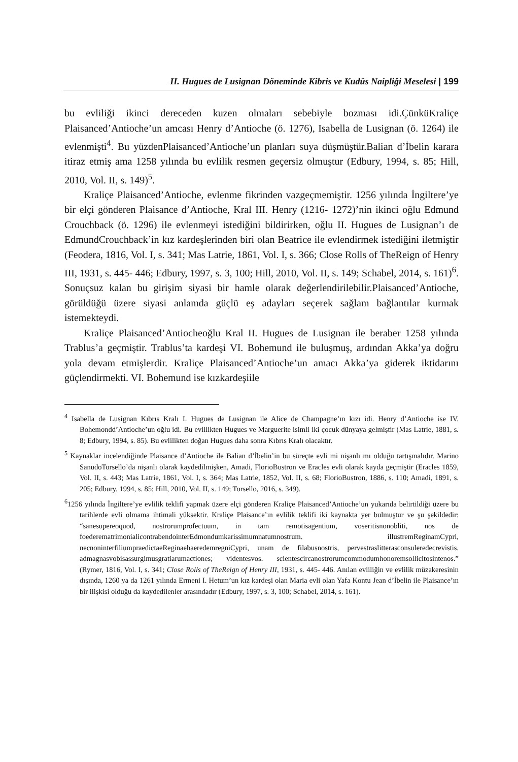II. Hugues de Lusignan Döneminde Kibris ve Kudüs Naipliği Meselesi | 199
bu evliliği ikinci dereceden kuzen olmaları sebebiyle bozması idi.ÇünküKraliçe Plaisanced’Antioche’un amcası Henry d’Antioche (ö. 1276), Isabella de Lusignan (ö. 1264) ile evlenmişti<sup>4</sup>. Bu yüzdenPlaisanced’Antioche’un planları suya düşmüştür.Balian d’İbelin karara itiraz etmiş ama 1258 yılında bu evlilik resmen geçersiz olmuştur (Edbury, 1994, s. 85; Hill, 2010, Vol. II, s. 149)<sup>5</sup>.
Kraliçe Plaisanced’Antioche, evlenme fikrinden vazgeçmemiştir. 1256 yılında İngiltere’ye bir elçi gönderen Plaisance d’Antioche, Kral III. Henry (1216- 1272)’nin ikinci oğlu Edmund Crouchback (ö. 1296) ile evlenmeyi istediğini bildirirken, oğlu II. Hugues de Lusignan’ı de EdmundCrouchback’in kız kardeşlerinden biri olan Beatrice ile evlendirmek istediğini iletmiştir (Feodera, 1816, Vol. I, s. 341; Mas Latrie, 1861, Vol. I, s. 366; Close Rolls of TheReign of Henry III, 1931, s. 445- 446; Edbury, 1997, s. 3, 100; Hill, 2010, Vol. II, s. 149; Schabel, 2014, s. 161)<sup>6</sup>. Sonuçsuz kalan bu girişim siyasi bir hamle olarak değerlendirilebilir.Plaisanced’Antioche, görüldüğü üzere siyasi anlamda güçlü eş adayları seçerek sağlam bağlantılar kurmak istemekteydi.
Kraliçe Plaisanced’Antiocheoğlu Kral II. Hugues de Lusignan ile beraber 1258 yılında Trablus’a geçmiştir. Trablus’ta kardeşi VI. Bohemund ile buluşmuş, ardından Akka’ya doğru yola devam etmişlerdir. Kraliçe Plaisanced’Antioche’un amacı Akka’ya giderek iktidarını güçlendirmekti. VI. Bohemund ise kızkardeşiile
<sup>4</sup> Isabella de Lusignan Kıbrıs Kralı I. Hugues de Lusignan ile Alice de Champagne’ın kızı idi. Henry d’Antioche ise IV. Bohemondd’Antioche’un oğlu idi. Bu evlilikten Hugues ve Marguerite isimli iki çocuk dünyaya gelmiştir (Mas Latrie, 1881, s. 8; Edbury, 1994, s. 85). Bu evlilikten doğan Hugues daha sonra Kıbrıs Kralı olacaktır.
<sup>5</sup> Kaynaklar incelendiğinde Plaisance d’Antioche ile Balian d’İbelin’in bu süreçte evli mi nişanlı mı olduğu tartışmalıdır. Marino SanudoTorsello’da nişanlı olarak kaydedilmişken, Amadi, FlorioBustron ve Eracles evli olarak kayda geçmiştir (Eracles 1859, Vol. II, s. 443; Mas Latrie, 1861, Vol. I, s. 364; Mas Latrie, 1852, Vol. II, s. 68; FlorioBustron, 1886, s. 110; Amadi, 1891, s. 205; Edbury, 1994, s. 85; Hill, 2010, Vol. II, s. 149; Torsello, 2016, s. 349).
<sup>6</sup> 1256 yılında İngiltere’ye evlilik teklifi yapmak üzere elçi gönderen Kraliçe Plaisanced’Antioche’un yukarıda belirtildiği üzere bu tarihlerde evli olmama ihtimali yüksektir. Kraliçe Plaisance’ın evlilik teklifi iki kaynakta yer bulmuştur ve şu şekildedir: “sanesupereoquod, nostrorumprofectuum, in tam remotisagentium, voseritisnonobliti, nos de foederematrimonialicontrabendointerEdmondumkarissimumnatumnostrum. illustremReginamCypri, necnoninterfiliumpraedictaeReginaehaeredemregniCypri, unam de filabusnostris, pervestraslitterasconsuleredecrevistis. admagnasvobisassurgimusgratiarumactiones; videntesvos. scientescircanostrorumcommodumhonoremsollicitosintenos.” (Rymer, 1816, Vol. I, s. 341; Close Rolls of TheReign of Henry III, 1931, s. 445- 446. Anılan evliliğin ve evlilik müzakeresinin dışında, 1260 ya da 1261 yılında Ermeni I. Hetum’un kız kardeşi olan Maria evli olan Yafa Kontu Jean d’İbelin ile Plaisance’ın bir ilişkisi olduğu da kaydedilenler arasındadır (Edbury, 1997, s. 3, 100; Schabel, 2014, s. 161).